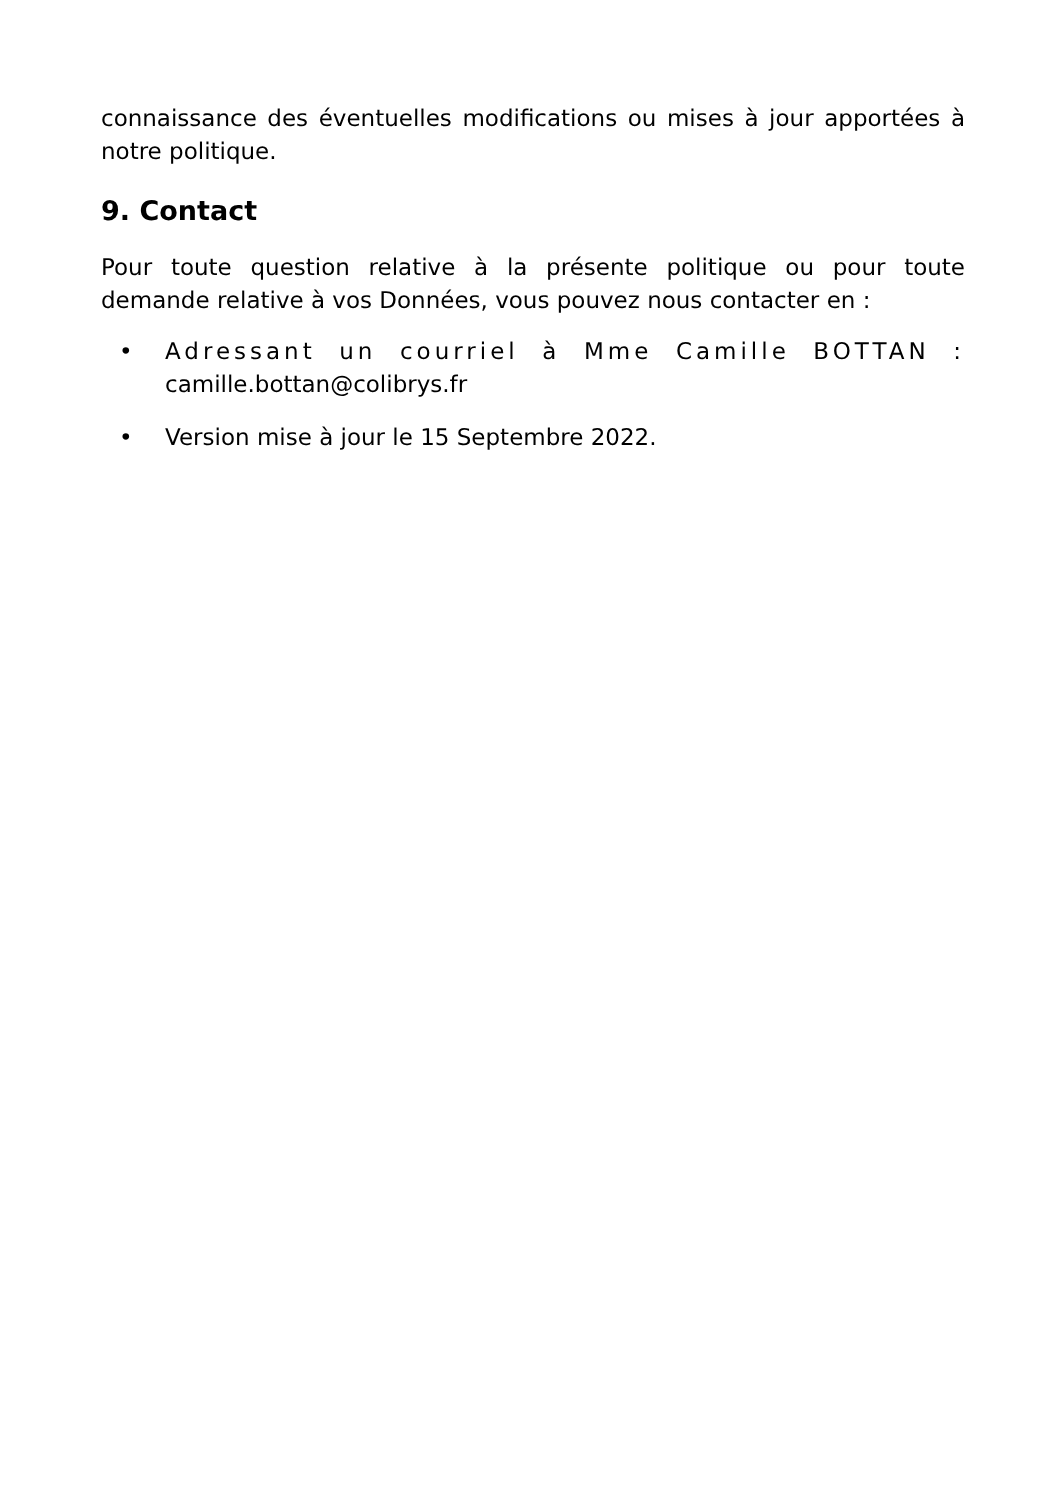connaissance des éventuelles modifications ou mises à jour apportées à notre politique.
9. Contact
Pour toute question relative à la présente politique ou pour toute demande relative à vos Données, vous pouvez nous contacter en :
• Adressant un courriel à Mme Camille BOTTAN : camille.bottan@colibrys.fr
• Version mise à jour le 15 Septembre 2022.